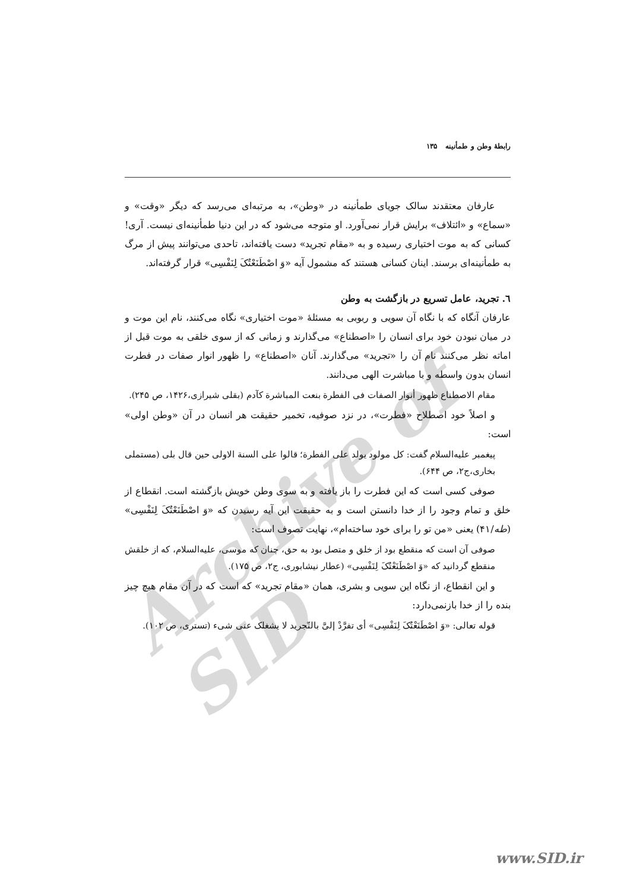Archive of SID
رابطهٔ وطن و طمأنینه ۱۳۵
عارفان معتقدند سالک جویای طمأنینه در «وطن»، به مرتبه‌ای می‌رسد که دیگر «وقت» و «سماع» و «ائتلاف» برایش قرار نمی‌آورد. او متوجه می‌شود که در این دنیا طمأنینه‌ای نیست. آری! کسانی که به موت اختیاری رسیده و به «مقام تجرید» دست یافته‌اند، تاحدی می‌توانند پیش از مرگ به طمأنینه‌ای برسند. اینان کسانی هستند که مشمول آیه «وَ اصْطَنَعْتُکَ لِنَفْسِی» قرار گرفته‌اند.
٦. تجرید، عامل تسریع در بازگشت به وطن
عارفان آنگاه که با نگاه آن سویی و ربوبی به مسئلهٔ «موت اختیاری» نگاه می‌کنند، نام این موت و در میان نبودن خود برای انسان را «اصطناع» می‌گذارند و زمانی که از سوی خلقی به موت قبل از اماته نظر می‌کنند نام آن را «تجرید» می‌گذارند. آنان «اصطناع» را ظهور انوار صفات در فطرت انسان بدون واسطه و با مباشرت الهی می‌دانند.
مقام الاصطناع ظهور أنوار الصفات فی الفطرة بنعت المباشرة کآدم (بقلی شیرازی،۱۴۲۶، ص ۲۴۵).
و اصلاً خود اصطلاح «فطرت»، در نزد صوفیه، تخمیر حقیقت هر انسان در آن «وطن اولی» است:
پیغمبر علیه‌السلام گفت: کل مولود یولد علی الفطرة؛ قالوا علی السنة الاولی حین قال بلی (مستملی بخاری،ج۲، ص ۶۴۴).
صوفی کسی است که این فطرت را باز یافته و به سوی وطن خویش بازگشته است. انقطاع از خلق و تمام وجود را از خدا دانستن است و به حقیقت این آیه رسیدن که «وَ اصْطَنَعْتُکَ لِنَفْسِی» (طه/۴۱) یعنی «من تو را برای خود ساخته‌ام»، نهایت تصوف است:
صوفی آن است که منقطع بود از خلق و متصل بود به حق، چنان که موسی، علیه‌السلام، که از خلقش منقطع گردانید که «وَ اصْطَنَعْتُکَ لِنَفْسِی» (عطار نیشابوری، ج۲، ص ۱۷۵).
و این انقطاع، از نگاه این سویی و بشری، همان «مقام تجرید» که است که در آن مقام هیچ چیز بنده را از خدا بازنمی‌دارد:
قوله تعالی: «وَ اصْطَنَعْتُکَ لِنَفْسِی» أی تفرَّدْ إلیَّ بالتّجرید لا یشغلک عنی شیء (تستری، ص ۱۰۲).
www.SID.ir